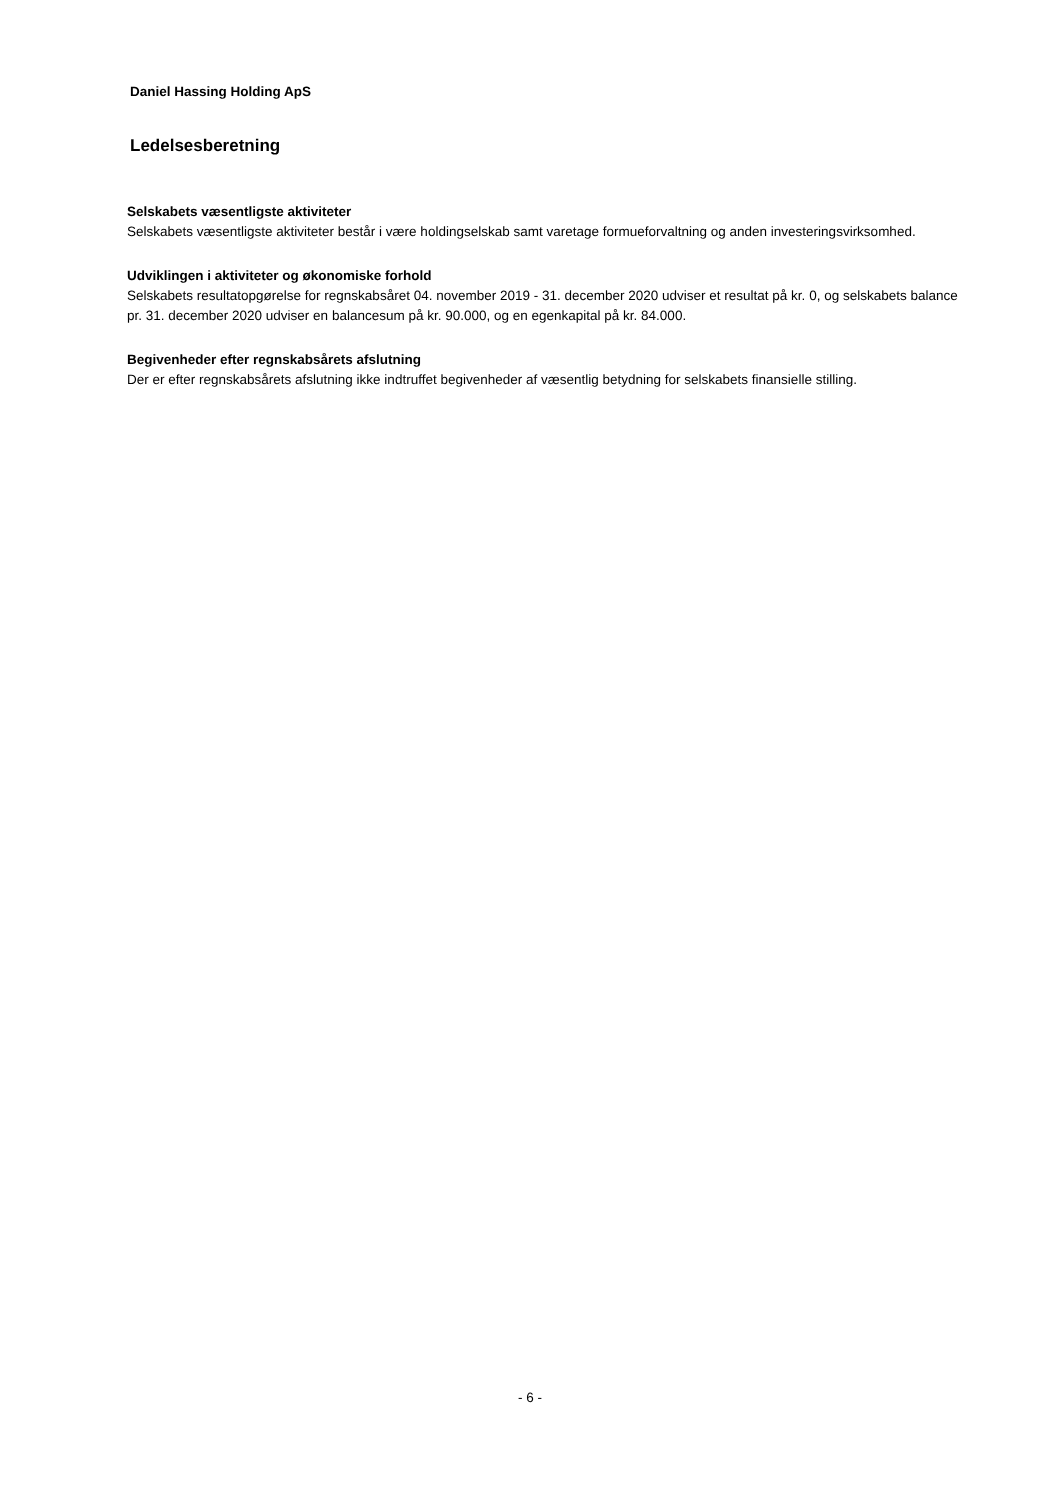Daniel Hassing Holding ApS
Ledelsesberetning
Selskabets væsentligste aktiviteter
Selskabets væsentligste aktiviteter består i være holdingselskab samt varetage formueforvaltning og anden investeringsvirksomhed.
Udviklingen i aktiviteter og økonomiske forhold
Selskabets resultatopgørelse for regnskabsåret 04. november 2019 - 31. december 2020 udviser et resultat på kr. 0, og selskabets balance pr. 31. december 2020 udviser en balancesum på kr. 90.000, og en egenkapital på kr. 84.000.
Begivenheder efter regnskabsårets afslutning
Der er efter regnskabsårets afslutning ikke indtruffet begivenheder af væsentlig betydning for selskabets finansielle stilling.
- 6 -